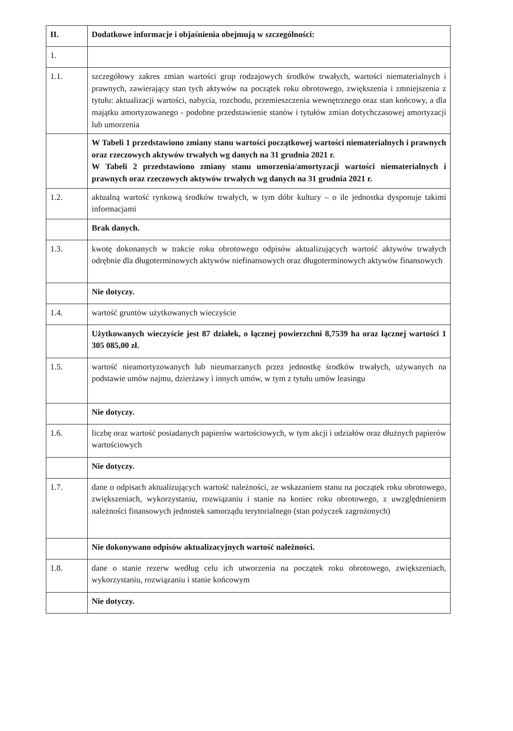| II. | Dodatkowe informacje i objaśnienia obejmują w szczególności: |
| 1. | |
| 1.1. | szczegółowy zakres zmian wartości grup rodzajowych środków trwałych, wartości niematerialnych i prawnych, zawierający stan tych aktywów na początek roku obrotowego, zwiększenia i zmniejszenia z tytułu: aktualizacji wartości, nabycia, rozchodu, przemieszczenia wewnętrznego oraz stan końcowy, a dla majątku amortyzowanego - podobne przedstawienie stanów i tytułów zmian dotychczasowej amortyzacji lub umorzenia |
| | W Tabeli 1 przedstawiono zmiany stanu wartości początkowej wartości niematerialnych i prawnych oraz rzeczowych aktywów trwałych wg danych na 31 grudnia 2021 r. W Tabeli 2 przedstawiono zmiany stanu umorzenia/amortyzacji wartości niematerialnych i prawnych oraz rzeczowych aktywów trwałych wg danych na 31 grudnia 2021 r. |
| 1.2. | aktualną wartość rynkową środków trwałych, w tym dóbr kultury – o ile jednostka dysponuje takimi informacjami |
| | Brak danych. |
| 1.3. | kwotę dokonanych w trakcie roku obrotowego odpisów aktualizujących wartość aktywów trwałych odrębnie dla długoterminowych aktywów niefinansowych oraz długoterminowych aktywów finansowych |
| | Nie dotyczy. |
| 1.4. | wartość gruntów użytkowanych wieczyście |
| | Użytkowanych wieczyście jest 87 działek, o łącznej powierzchni 8,7539 ha oraz łącznej wartości 1 305 085,00 zł. |
| 1.5. | wartość nieamortyzowanych lub nieumarzanych przez jednostkę środków trwałych, używanych na podstawie umów najmu, dzierżawy i innych umów, w tym z tytułu umów leasingu |
| | Nie dotyczy. |
| 1.6. | liczbę oraz wartość posiadanych papierów wartościowych, w tym akcji i udziałów oraz dłużnych papierów wartościowych |
| | Nie dotyczy. |
| 1.7. | dane o odpisach aktualizujących wartość należności, ze wskazaniem stanu na początek roku obrotowego, zwiększeniach, wykorzystaniu, rozwiązaniu i stanie na koniec roku obrotowego, z uwzględnieniem należności finansowych jednostek samorządu terytorialnego (stan pożyczek zagrożonych) |
| | Nie dokonywano odpisów aktualizacyjnych wartość należności. |
| 1.8. | dane o stanie rezerw według celu ich utworzenia na początek roku obrotowego, zwiększeniach, wykorzystaniu, rozwiązaniu i stanie końcowym |
| | Nie dotyczy. |